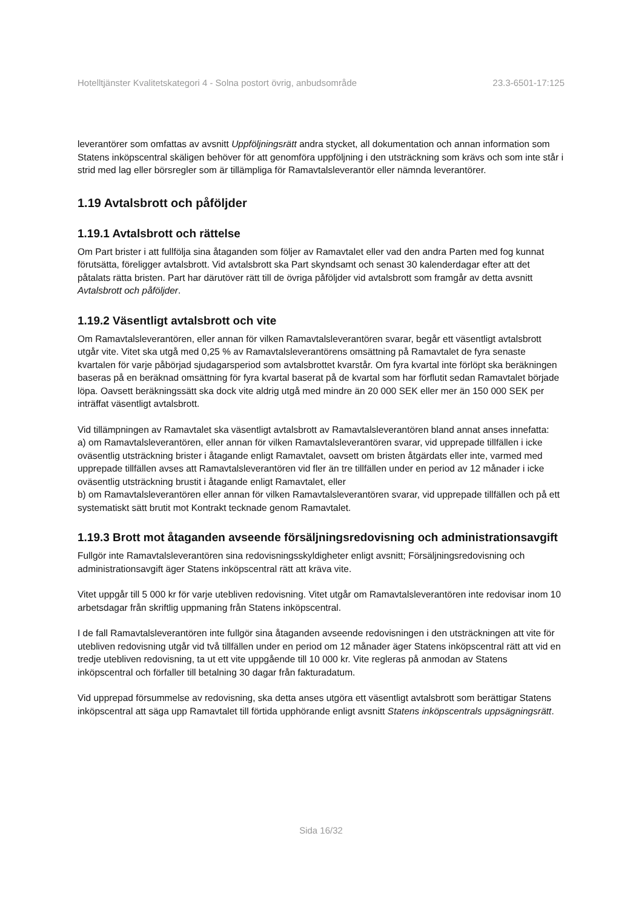Hotelltjänster Kvalitetskategori 4 - Solna postort övrig, anbudsområde 23.3-6501-17:125
leverantörer som omfattas av avsnitt Uppföljningsrätt andra stycket, all dokumentation och annan information som Statens inköpscentral skäligen behöver för att genomföra uppföljning i den utsträckning som krävs och som inte står i strid med lag eller börsregler som är tillämpliga för Ramavtalsleverantör eller nämnda leverantörer.
1.19 Avtalsbrott och påföljder
1.19.1 Avtalsbrott och rättelse
Om Part brister i att fullfölja sina åtaganden som följer av Ramavtalet eller vad den andra Parten med fog kunnat förutsätta, föreligger avtalsbrott. Vid avtalsbrott ska Part skyndsamt och senast 30 kalenderdagar efter att det påtalats rätta bristen. Part har därutöver rätt till de övriga påföljder vid avtalsbrott som framgår av detta avsnitt Avtalsbrott och påföljder.
1.19.2 Väsentligt avtalsbrott och vite
Om Ramavtalsleverantören, eller annan för vilken Ramavtalsleverantören svarar, begår ett väsentligt avtalsbrott utgår vite. Vitet ska utgå med 0,25 % av Ramavtalsleverantörens omsättning på Ramavtalet de fyra senaste kvartalen för varje påbörjad sjudagarsperiod som avtalsbrottet kvarstår. Om fyra kvartal inte förlöpt ska beräkningen baseras på en beräknad omsättning för fyra kvartal baserat på de kvartal som har förflutit sedan Ramavtalet började löpa. Oavsett beräkningssätt ska dock vite aldrig utgå med mindre än 20 000 SEK eller mer än 150 000 SEK per inträffat väsentligt avtalsbrott.
Vid tillämpningen av Ramavtalet ska väsentligt avtalsbrott av Ramavtalsleverantören bland annat anses innefatta:
a) om Ramavtalsleverantören, eller annan för vilken Ramavtalsleverantören svarar, vid upprepade tillfällen i icke oväsentlig utsträckning brister i åtagande enligt Ramavtalet, oavsett om bristen åtgärdats eller inte, varmed med upprepade tillfällen avses att Ramavtalsleverantören vid fler än tre tillfällen under en period av 12 månader i icke oväsentlig utsträckning brustit i åtagande enligt Ramavtalet, eller
b) om Ramavtalsleverantören eller annan för vilken Ramavtalsleverantören svarar, vid upprepade tillfällen och på ett systematiskt sätt brutit mot Kontrakt tecknade genom Ramavtalet.
1.19.3 Brott mot åtaganden avseende försäljningsredovisning och administrationsavgift
Fullgör inte Ramavtalsleverantören sina redovisningsskyldigheter enligt avsnitt; Försäljningsredovisning och administrationsavgift äger Statens inköpscentral rätt att kräva vite.
Vitet uppgår till 5 000 kr för varje utebliven redovisning. Vitet utgår om Ramavtalsleverantören inte redovisar inom 10 arbetsdagar från skriftlig uppmaning från Statens inköpscentral.
I de fall Ramavtalsleverantören inte fullgör sina åtaganden avseende redovisningen i den utsträckningen att vite för utebliven redovisning utgår vid två tillfällen under en period om 12 månader äger Statens inköpscentral rätt att vid en tredje utebliven redovisning, ta ut ett vite uppgående till 10 000 kr. Vite regleras på anmodan av Statens inköpscentral och förfaller till betalning 30 dagar från fakturadatum.
Vid upprepad försummelse av redovisning, ska detta anses utgöra ett väsentligt avtalsbrott som berättigar Statens inköpscentral att säga upp Ramavtalet till förtida upphörande enligt avsnitt Statens inköpscentrals uppsägningsrätt.
Sida 16/32